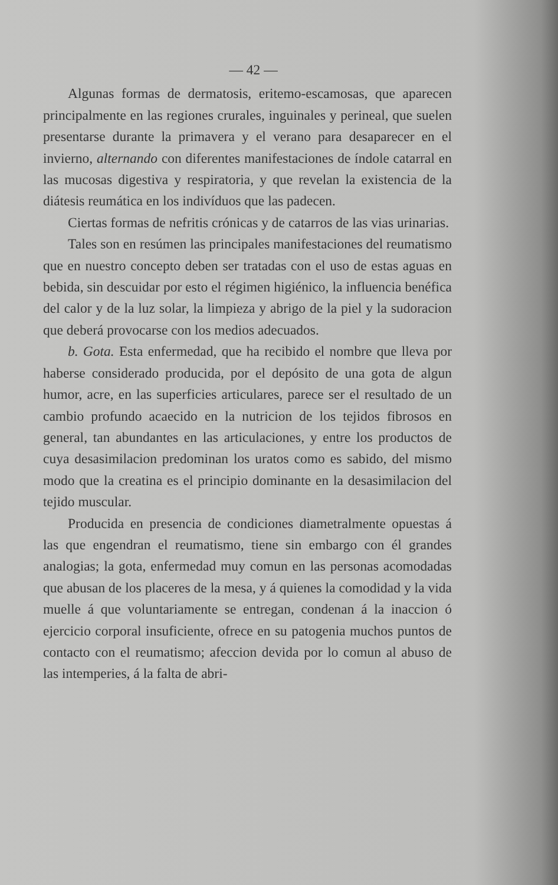— 42 —
Algunas formas de dermatosis, eritemo-escamosas, que aparecen principalmente en las regiones crurales, inguinales y perineal, que suelen presentarse durante la primavera y el verano para desaparecer en el invierno, alternando con diferentes manifestaciones de índole catarral en las mucosas digestiva y respiratoria, y que revelan la existencia de la diátesis reumática en los indivíduos que las padecen.
Ciertas formas de nefritis crónicas y de catarros de las vias urinarias.
Tales son en resúmen las principales manifestaciones del reumatismo que en nuestro concepto deben ser tratadas con el uso de estas aguas en bebida, sin descuidar por esto el régimen higiénico, la influencia benéfica del calor y de la luz solar, la limpieza y abrigo de la piel y la sudoracion que deberá provocarse con los medios adecuados.
b. Gota. Esta enfermedad, que ha recibido el nombre que lleva por haberse considerado producida, por el depósito de una gota de algun humor, acre, en las superficies articulares, parece ser el resultado de un cambio profundo acaecido en la nutricion de los tejidos fibrosos en general, tan abundantes en las articulaciones, y entre los productos de cuya desasimilacion predominan los uratos como es sabido, del mismo modo que la creatina es el principio dominante en la desasimilacion del tejido muscular.
Producida en presencia de condiciones diametralmente opuestas á las que engendran el reumatismo, tiene sin embargo con él grandes analogias; la gota, enfermedad muy comun en las personas acomodadas que abusan de los placeres de la mesa, y á quienes la comodidad y la vida muelle á que voluntariamente se entregan, condenan á la inaccion ó ejercicio corporal insuficiente, ofrece en su patogenia muchos puntos de contacto con el reumatismo; afeccion devida por lo comun al abuso de las intemperies, á la falta de abri-